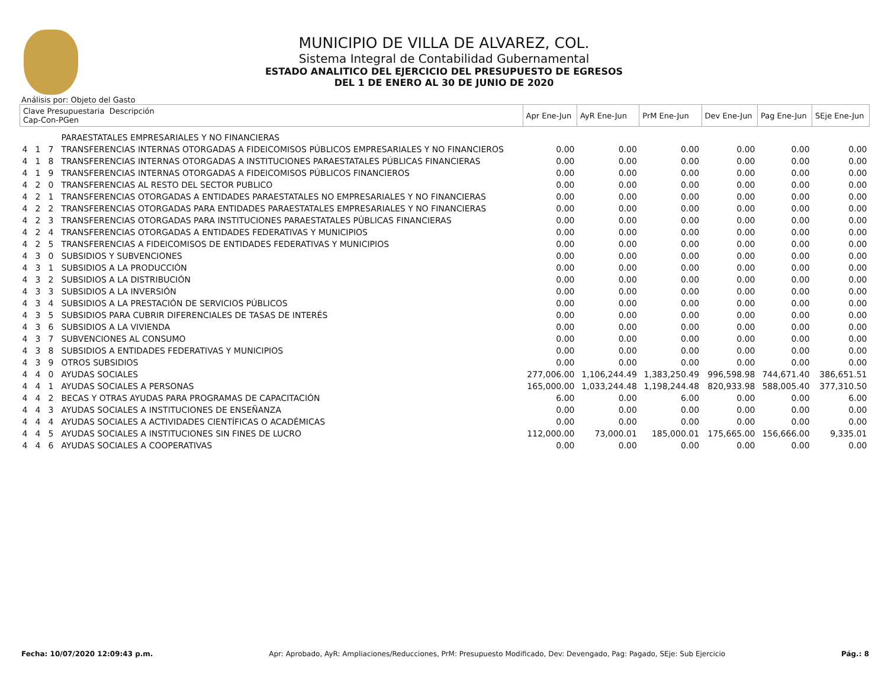MUNICIPIO DE VILLA DE ALVAREZ, COL.
Sistema Integral de Contabilidad Gubernamental
ESTADO ANALITICO DEL EJERCICIO DEL PRESUPUESTO DE EGRESOS
DEL 1 DE ENERO AL 30 DE JUNIO DE 2020
Análisis por: Objeto del Gasto
| Clave Presupuestaria Descripción Cap-Con-PGen | | | | Apr Ene-Jun | AyR Ene-Jun | PrM Ene-Jun | Dev Ene-Jun | Pag Ene-Jun | SEje Ene-Jun |
| --- | --- | --- | --- | --- | --- | --- | --- | --- | --- |
| | | | PARAESTATALES EMPRESARIALES Y NO FINANCIERAS | | | | | | |
| 4 | 1 | 7 | TRANSFERENCIAS INTERNAS OTORGADAS A FIDEICOMISOS PÚBLICOS EMPRESARIALES Y NO FINANCIEROS | 0.00 | 0.00 | 0.00 | 0.00 | 0.00 | 0.00 |
| 4 | 1 | 8 | TRANSFERENCIAS INTERNAS OTORGADAS A INSTITUCIONES PARAESTATALES PÚBLICAS FINANCIERAS | 0.00 | 0.00 | 0.00 | 0.00 | 0.00 | 0.00 |
| 4 | 1 | 9 | TRANSFERENCIAS INTERNAS OTORGADAS A FIDEICOMISOS PÚBLICOS FINANCIEROS | 0.00 | 0.00 | 0.00 | 0.00 | 0.00 | 0.00 |
| 4 | 2 | 0 | TRANSFERENCIAS AL RESTO DEL SECTOR PUBLICO | 0.00 | 0.00 | 0.00 | 0.00 | 0.00 | 0.00 |
| 4 | 2 | 1 | TRANSFERENCIAS OTORGADAS A ENTIDADES PARAESTATALES NO EMPRESARIALES Y NO FINANCIERAS | 0.00 | 0.00 | 0.00 | 0.00 | 0.00 | 0.00 |
| 4 | 2 | 2 | TRANSFERENCIAS OTORGADAS PARA ENTIDADES PARAESTATALES EMPRESARIALES Y NO FINANCIERAS | 0.00 | 0.00 | 0.00 | 0.00 | 0.00 | 0.00 |
| 4 | 2 | 3 | TRANSFERENCIAS OTORGADAS PARA INSTITUCIONES PARAESTATALES PÚBLICAS FINANCIERAS | 0.00 | 0.00 | 0.00 | 0.00 | 0.00 | 0.00 |
| 4 | 2 | 4 | TRANSFERENCIAS OTORGADAS A ENTIDADES FEDERATIVAS Y MUNICIPIOS | 0.00 | 0.00 | 0.00 | 0.00 | 0.00 | 0.00 |
| 4 | 2 | 5 | TRANSFERENCIAS A FIDEICOMISOS DE ENTIDADES FEDERATIVAS Y MUNICIPIOS | 0.00 | 0.00 | 0.00 | 0.00 | 0.00 | 0.00 |
| 4 | 3 | 0 | SUBSIDIOS Y SUBVENCIONES | 0.00 | 0.00 | 0.00 | 0.00 | 0.00 | 0.00 |
| 4 | 3 | 1 | SUBSIDIOS A LA PRODUCCIÓN | 0.00 | 0.00 | 0.00 | 0.00 | 0.00 | 0.00 |
| 4 | 3 | 2 | SUBSIDIOS A LA DISTRIBUCIÓN | 0.00 | 0.00 | 0.00 | 0.00 | 0.00 | 0.00 |
| 4 | 3 | 3 | SUBSIDIOS A LA INVERSIÓN | 0.00 | 0.00 | 0.00 | 0.00 | 0.00 | 0.00 |
| 4 | 3 | 4 | SUBSIDIOS A LA PRESTACIÓN DE SERVICIOS PÚBLICOS | 0.00 | 0.00 | 0.00 | 0.00 | 0.00 | 0.00 |
| 4 | 3 | 5 | SUBSIDIOS PARA CUBRIR DIFERENCIALES DE TASAS DE INTERÉS | 0.00 | 0.00 | 0.00 | 0.00 | 0.00 | 0.00 |
| 4 | 3 | 6 | SUBSIDIOS A LA VIVIENDA | 0.00 | 0.00 | 0.00 | 0.00 | 0.00 | 0.00 |
| 4 | 3 | 7 | SUBVENCIONES AL CONSUMO | 0.00 | 0.00 | 0.00 | 0.00 | 0.00 | 0.00 |
| 4 | 3 | 8 | SUBSIDIOS A ENTIDADES FEDERATIVAS Y MUNICIPIOS | 0.00 | 0.00 | 0.00 | 0.00 | 0.00 | 0.00 |
| 4 | 3 | 9 | OTROS SUBSIDIOS | 0.00 | 0.00 | 0.00 | 0.00 | 0.00 | 0.00 |
| 4 | 4 | 0 | AYUDAS SOCIALES | 277,006.00 | 1,106,244.49 | 1,383,250.49 | 996,598.98 | 744,671.40 | 386,651.51 |
| 4 | 4 | 1 | AYUDAS SOCIALES A PERSONAS | 165,000.00 | 1,033,244.48 | 1,198,244.48 | 820,933.98 | 588,005.40 | 377,310.50 |
| 4 | 4 | 2 | BECAS Y OTRAS AYUDAS PARA PROGRAMAS DE CAPACITACIÓN | 6.00 | 0.00 | 6.00 | 0.00 | 0.00 | 6.00 |
| 4 | 4 | 3 | AYUDAS SOCIALES A INSTITUCIONES DE ENSEÑANZA | 0.00 | 0.00 | 0.00 | 0.00 | 0.00 | 0.00 |
| 4 | 4 | 4 | AYUDAS SOCIALES A ACTIVIDADES CIENTÍFICAS O ACADÉMICAS | 0.00 | 0.00 | 0.00 | 0.00 | 0.00 | 0.00 |
| 4 | 4 | 5 | AYUDAS SOCIALES A INSTITUCIONES SIN FINES DE LUCRO | 112,000.00 | 73,000.01 | 185,000.01 | 175,665.00 | 156,666.00 | 9,335.01 |
| 4 | 4 | 6 | AYUDAS SOCIALES A COOPERATIVAS | 0.00 | 0.00 | 0.00 | 0.00 | 0.00 | 0.00 |
Fecha: 10/07/2020 12:09:43 p.m. Apr: Aprobado, AyR: Ampliaciones/Reducciones, PrM: Presupuesto Modificado, Dev: Devengado, Pag: Pagado, SEje: Sub Ejercicio Pág.: 8